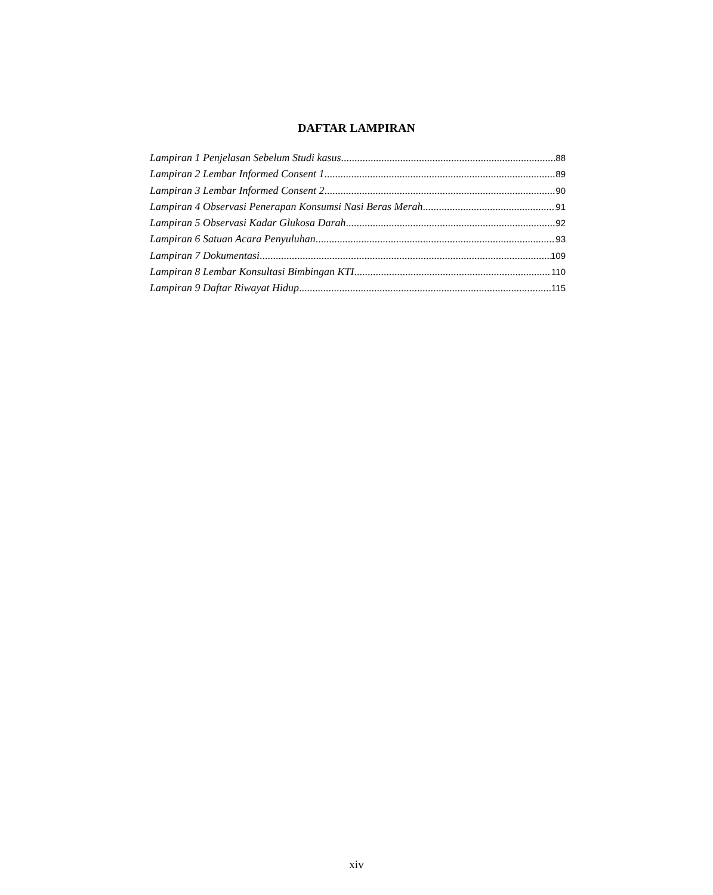DAFTAR LAMPIRAN
Lampiran 1 Penjelasan Sebelum Studi kasus 88
Lampiran 2 Lembar Informed Consent 1 89
Lampiran 3 Lembar Informed Consent 2 90
Lampiran 4 Observasi Penerapan Konsumsi Nasi Beras Merah 91
Lampiran 5 Observasi Kadar Glukosa Darah 92
Lampiran 6 Satuan Acara Penyuluhan 93
Lampiran 7 Dokumentasi 109
Lampiran 8 Lembar Konsultasi Bimbingan KTI 110
Lampiran 9 Daftar Riwayat Hidup 115
xiv